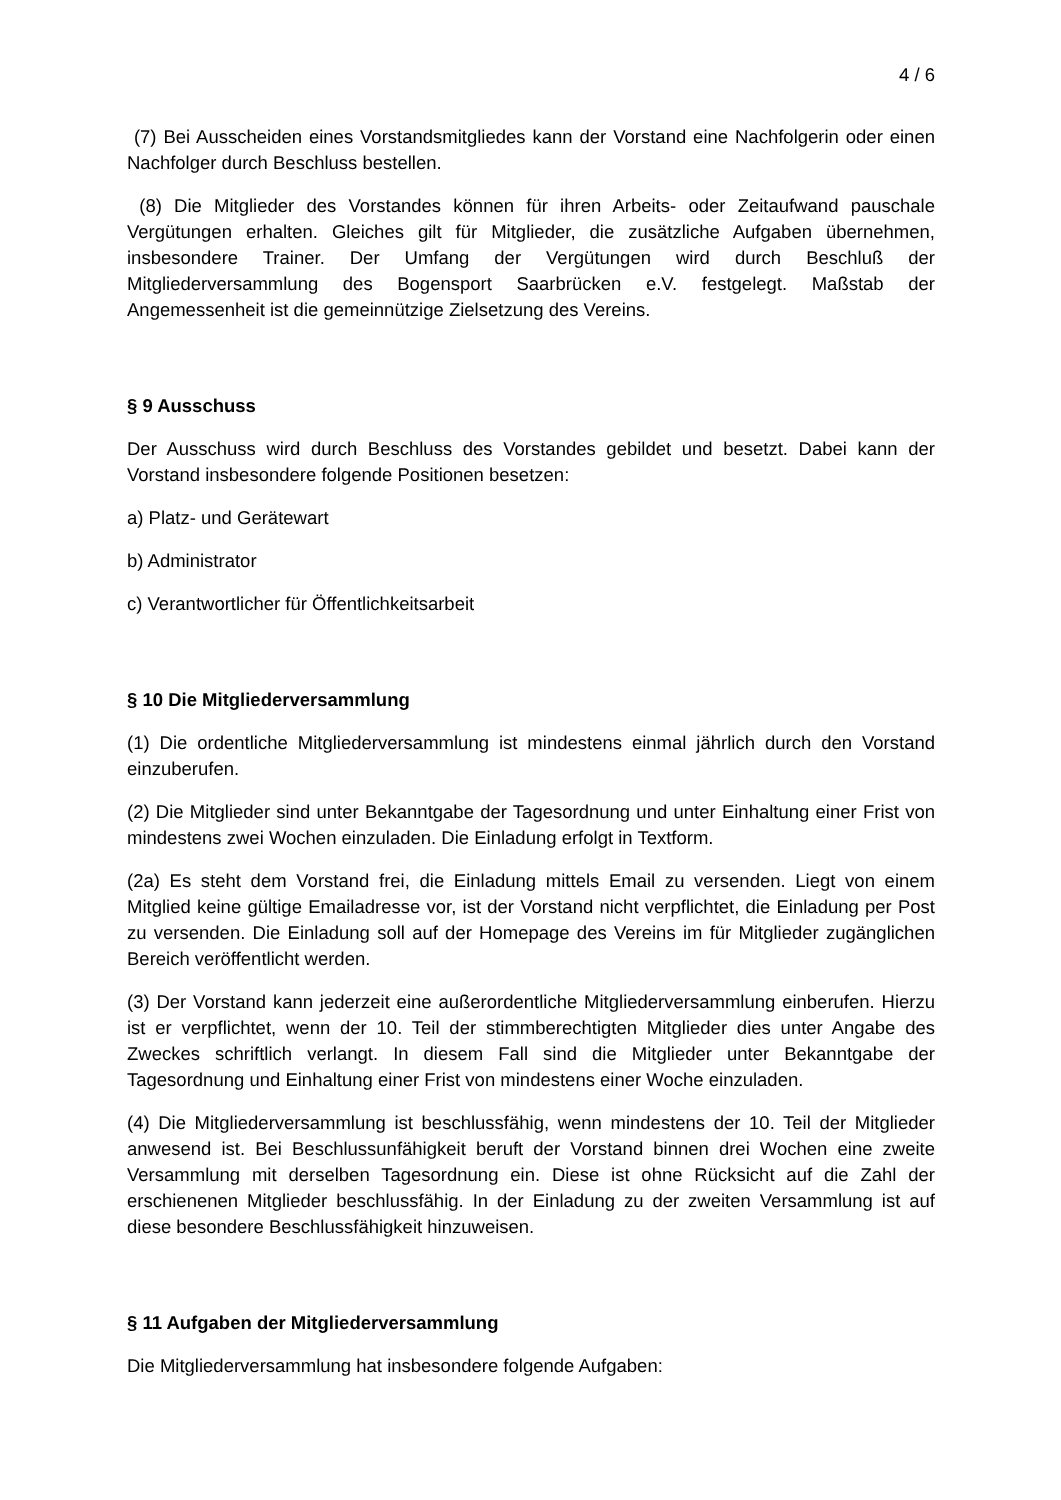4 / 6
(7) Bei Ausscheiden eines Vorstandsmitgliedes kann der Vorstand eine Nachfolgerin oder einen Nachfolger durch Beschluss bestellen.
(8) Die Mitglieder des Vorstandes können für ihren Arbeits- oder Zeitaufwand pauschale Vergütungen erhalten. Gleiches gilt für Mitglieder, die zusätzliche Aufgaben übernehmen, insbesondere Trainer. Der Umfang der Vergütungen wird durch Beschluß der Mitgliederversammlung des Bogensport Saarbrücken e.V. festgelegt. Maßstab der Angemessenheit ist die gemeinnützige Zielsetzung des Vereins.
§ 9 Ausschuss
Der Ausschuss wird durch Beschluss des Vorstandes gebildet und besetzt. Dabei kann der Vorstand insbesondere folgende Positionen besetzen:
a) Platz- und Gerätewart
b) Administrator
c) Verantwortlicher für Öffentlichkeitsarbeit
§ 10 Die Mitgliederversammlung
(1) Die ordentliche Mitgliederversammlung ist mindestens einmal jährlich durch den Vorstand einzuberufen.
(2) Die Mitglieder sind unter Bekanntgabe der Tagesordnung und unter Einhaltung einer Frist von mindestens zwei Wochen einzuladen. Die Einladung erfolgt in Textform.
(2a) Es steht dem Vorstand frei, die Einladung mittels Email zu versenden. Liegt von einem Mitglied keine gültige Emailadresse vor, ist der Vorstand nicht verpflichtet, die Einladung per Post zu versenden. Die Einladung soll auf der Homepage des Vereins im für Mitglieder zugänglichen Bereich veröffentlicht werden.
(3) Der Vorstand kann jederzeit eine außerordentliche Mitgliederversammlung einberufen. Hierzu ist er verpflichtet, wenn der 10. Teil der stimmberechtigten Mitglieder dies unter Angabe des Zweckes schriftlich verlangt. In diesem Fall sind die Mitglieder unter Bekanntgabe der Tagesordnung und Einhaltung einer Frist von mindestens einer Woche einzuladen.
(4) Die Mitgliederversammlung ist beschlussfähig, wenn mindestens der 10. Teil der Mitglieder anwesend ist. Bei Beschlussunfähigkeit beruft der Vorstand binnen drei Wochen eine zweite Versammlung mit derselben Tagesordnung ein. Diese ist ohne Rücksicht auf die Zahl der erschienenen Mitglieder beschlussfähig. In der Einladung zu der zweiten Versammlung ist auf diese besondere Beschlussfähigkeit hinzuweisen.
§ 11 Aufgaben der Mitgliederversammlung
Die Mitgliederversammlung hat insbesondere folgende Aufgaben: